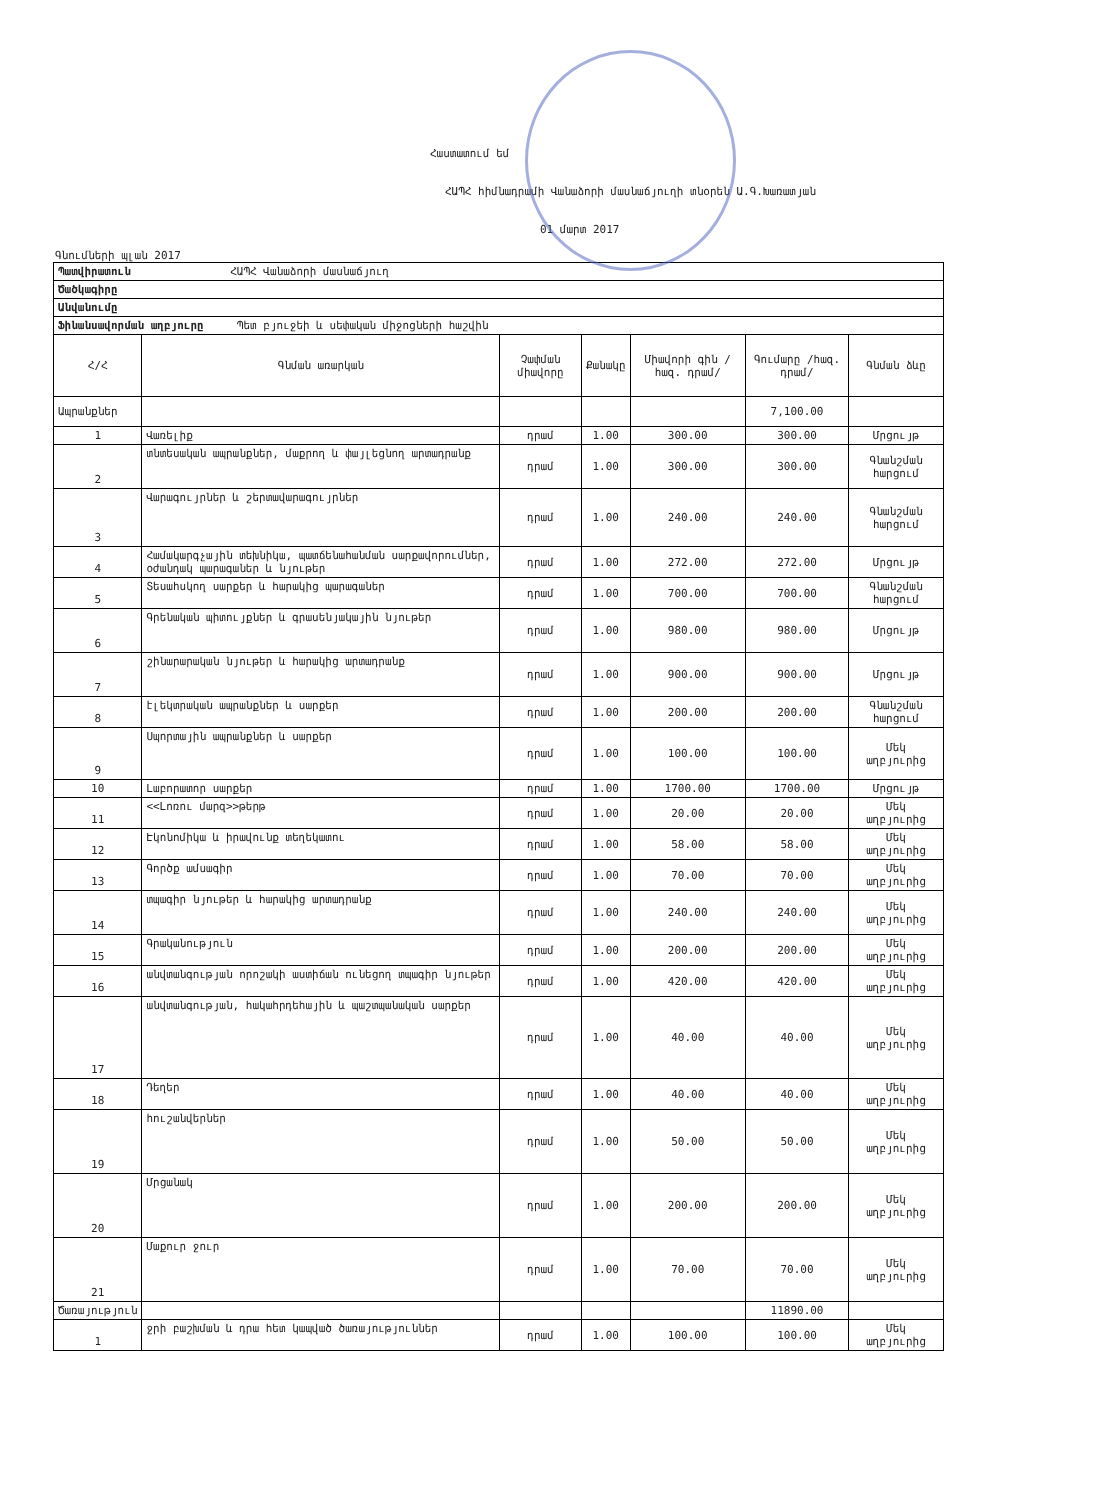Հաստատում եմ
ՀԱՊՀ հիմնադրամի Վանաձորի մասնաճյուղի տնօրեն Ա.Գ.Խառատյան
01 մարտ 2017
Գնումների պլան 2017
| Պատվիրատուն ՀԱՊՀ Վանաձորի մասնաճյուղ | | | | | | |
| Ծածկագիրը | | | | | | |
| Անվանումը | | | | | | |
| Ֆինանսավորման աղբյուրը Պետ բյուջեի և սեփական միջոցների հաշվին | | | | | | |
| Հ/Հ | Գնման առարկան | Չափման միավորը | Քանակը | Միավորի գին /հազ. դրամ/ | Գումարը /հազ. դրամ/ | Գնման ձևը |
| Ապրանքներ | | | | | 7,100.00 | |
| 1 | Վառելիք | դրամ | 1.00 | 300.00 | 300.00 | Մրցույթ |
| 2 | տնտեսական ապրանքներ, մաքրող և փայլեցնող արտադրանք | դրամ | 1.00 | 300.00 | 300.00 | Գնանշման հարցում |
| 3 | Վարագույրներ և շերտավարագույրներ | դրամ | 1.00 | 240.00 | 240.00 | Գնանշման հարցում |
| 4 | Համակարգչային տեխնիկա, պատճենահանման սարքավորումներ, օժանդակ պարագաներ և նյութեր | դրամ | 1.00 | 272.00 | 272.00 | Մրցույթ |
| 5 | Տեսահսկող սարքեր և հարակից պարագաներ | դրամ | 1.00 | 700.00 | 700.00 | Գնանշման հարցում |
| 6 | Գրենական պիտույքներ և գրասենյակային նյութեր | դրամ | 1.00 | 980.00 | 980.00 | Մրցույթ |
| 7 | շինարարական նյութեր և հարակից արտադրանք | դրամ | 1.00 | 900.00 | 900.00 | Մրցույթ |
| 8 | էլեկտրական ապրանքներ և սարքեր | դրամ | 1.00 | 200.00 | 200.00 | Գնանշման հարցում |
| 9 | Սպորտային ապրանքներ և սարքեր | դրամ | 1.00 | 100.00 | 100.00 | Մեկ աղբյուրից |
| 10 | Լաբորատոր սարքեր | դրամ | 1.00 | 1700.00 | 1700.00 | Մրցույթ |
| 11 | <<Լոռու մարզ>>թերթ | դրամ | 1.00 | 20.00 | 20.00 | Մեկ աղբյուրից |
| 12 | Էկոնոմիկա և իրավունք տեղեկատու | դրամ | 1.00 | 58.00 | 58.00 | Մեկ աղբյուրից |
| 13 | Գործք ամսագիր | դրամ | 1.00 | 70.00 | 70.00 | Մեկ աղբյուրից |
| 14 | տպագիր նյութեր և հարակից արտադրանք | դրամ | 1.00 | 240.00 | 240.00 | Մեկ աղբյուրից |
| 15 | Գրականություն | դրամ | 1.00 | 200.00 | 200.00 | Մեկ աղբյուրից |
| 16 | անվտանգության որոշակի աստիճան ունեցող տպագիր նյութեր | դրամ | 1.00 | 420.00 | 420.00 | Մեկ աղբյուրից |
| 17 | անվտանգության, հակահրդեհային և պաշտպանական սարքեր | դրամ | 1.00 | 40.00 | 40.00 | Մեկ աղբյուրից |
| 18 | Դեղեր | դրամ | 1.00 | 40.00 | 40.00 | Մեկ աղբյուրից |
| 19 | հուշանվերներ | դրամ | 1.00 | 50.00 | 50.00 | Մեկ աղբյուրից |
| 20 | Մրցանակ | դրամ | 1.00 | 200.00 | 200.00 | Մեկ աղբյուրից |
| 21 | Մաքուր ջուր | դրամ | 1.00 | 70.00 | 70.00 | Մեկ աղբյուրից |
| Ծառայություն | | | | | 11890.00 | |
| 1 | ջրի բաշխման և դրա հետ կապված ծառայություններ | դրամ | 1.00 | 100.00 | 100.00 | Մեկ աղբյուրից |